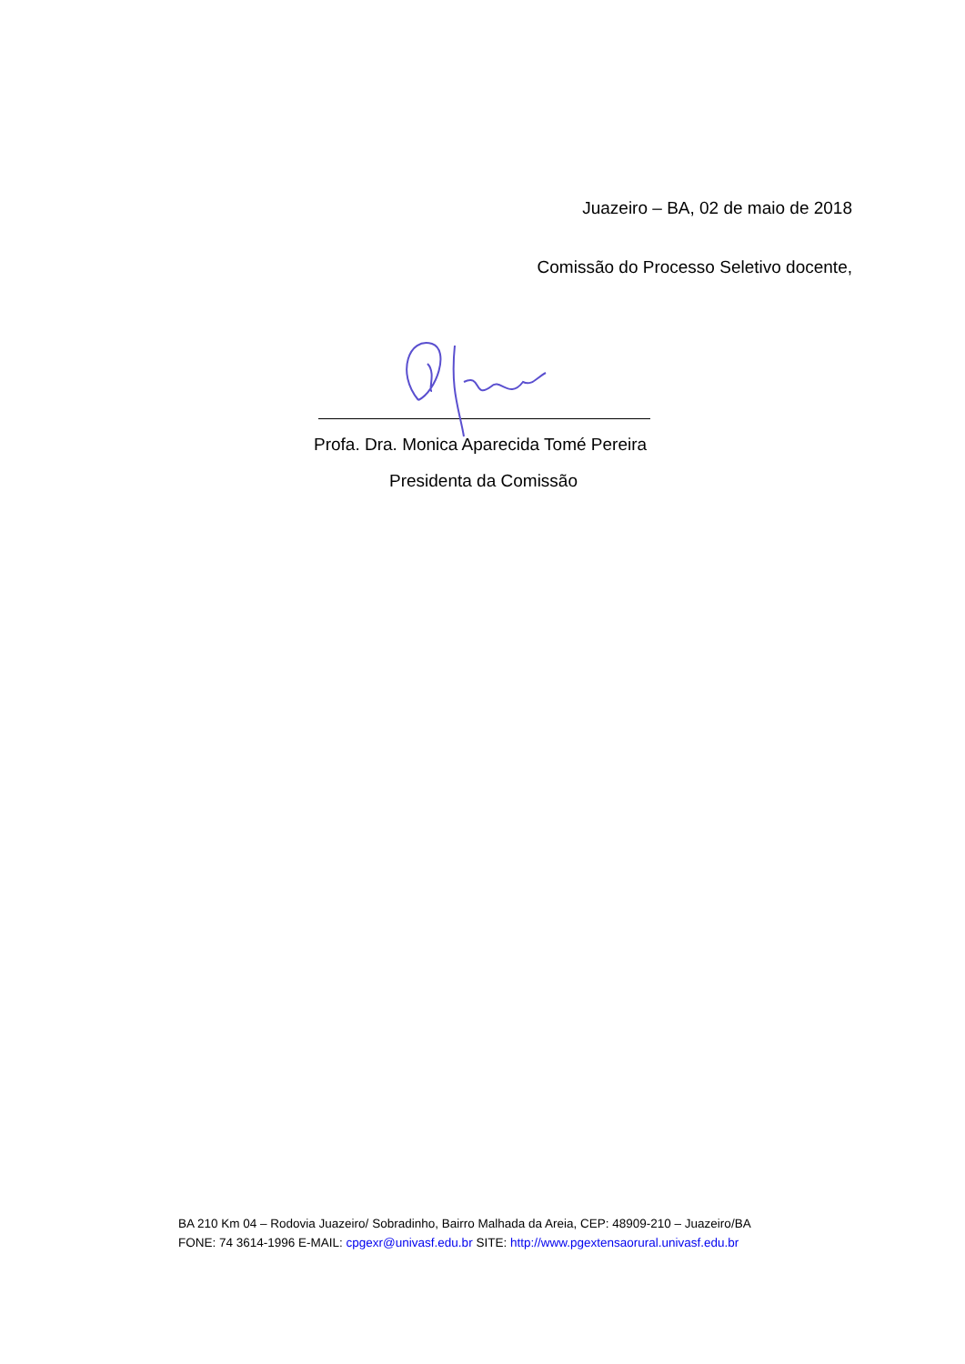Juazeiro – BA, 02 de maio de 2018
Comissão do Processo Seletivo docente,
Profa. Dra. Monica Aparecida Tomé Pereira
Presidenta da Comissão
BA 210 Km 04 – Rodovia Juazeiro/ Sobradinho, Bairro Malhada da Areia, CEP: 48909-210 – Juazeiro/BA
FONE: 74 3614-1996 E-MAIL: cpgexr@univasf.edu.br SITE: http://www.pgextensaorural.univasf.edu.br